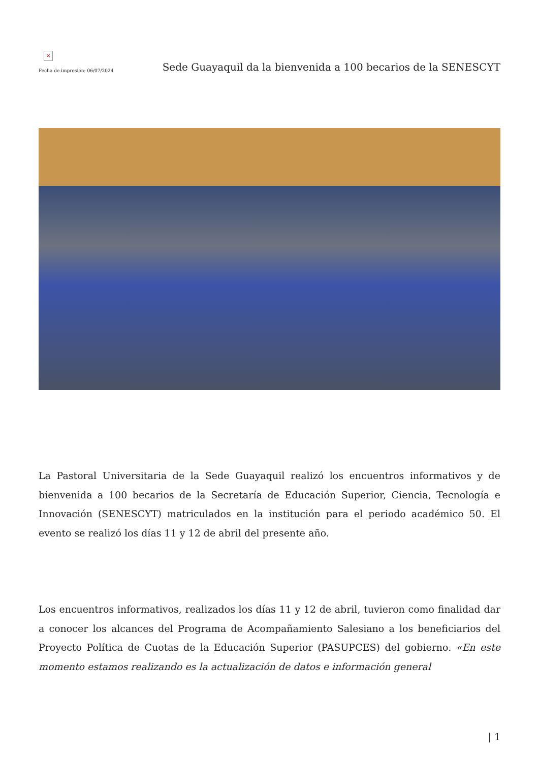×
Fecha de impresión: 06/07/2024
Sede Guayaquil da la bienvenida a 100 becarios de la SENESCYT
La Pastoral Universitaria de la Sede Guayaquil realizó los encuentros informativos y de bienvenida a 100 becarios de la Secretaría de Educación Superior, Ciencia, Tecnología e Innovación (SENESCYT) matriculados en la institución para el periodo académico 50. El evento se realizó los días 11 y 12 de abril del presente año.
Los encuentros informativos, realizados los días 11 y 12 de abril, tuvieron como finalidad dar a conocer los alcances del Programa de Acompañamiento Salesiano a los beneficiarios del Proyecto Política de Cuotas de la Educación Superior (PASUPCES) del gobierno. «En este momento estamos realizando es la actualización de datos e información general
| 1